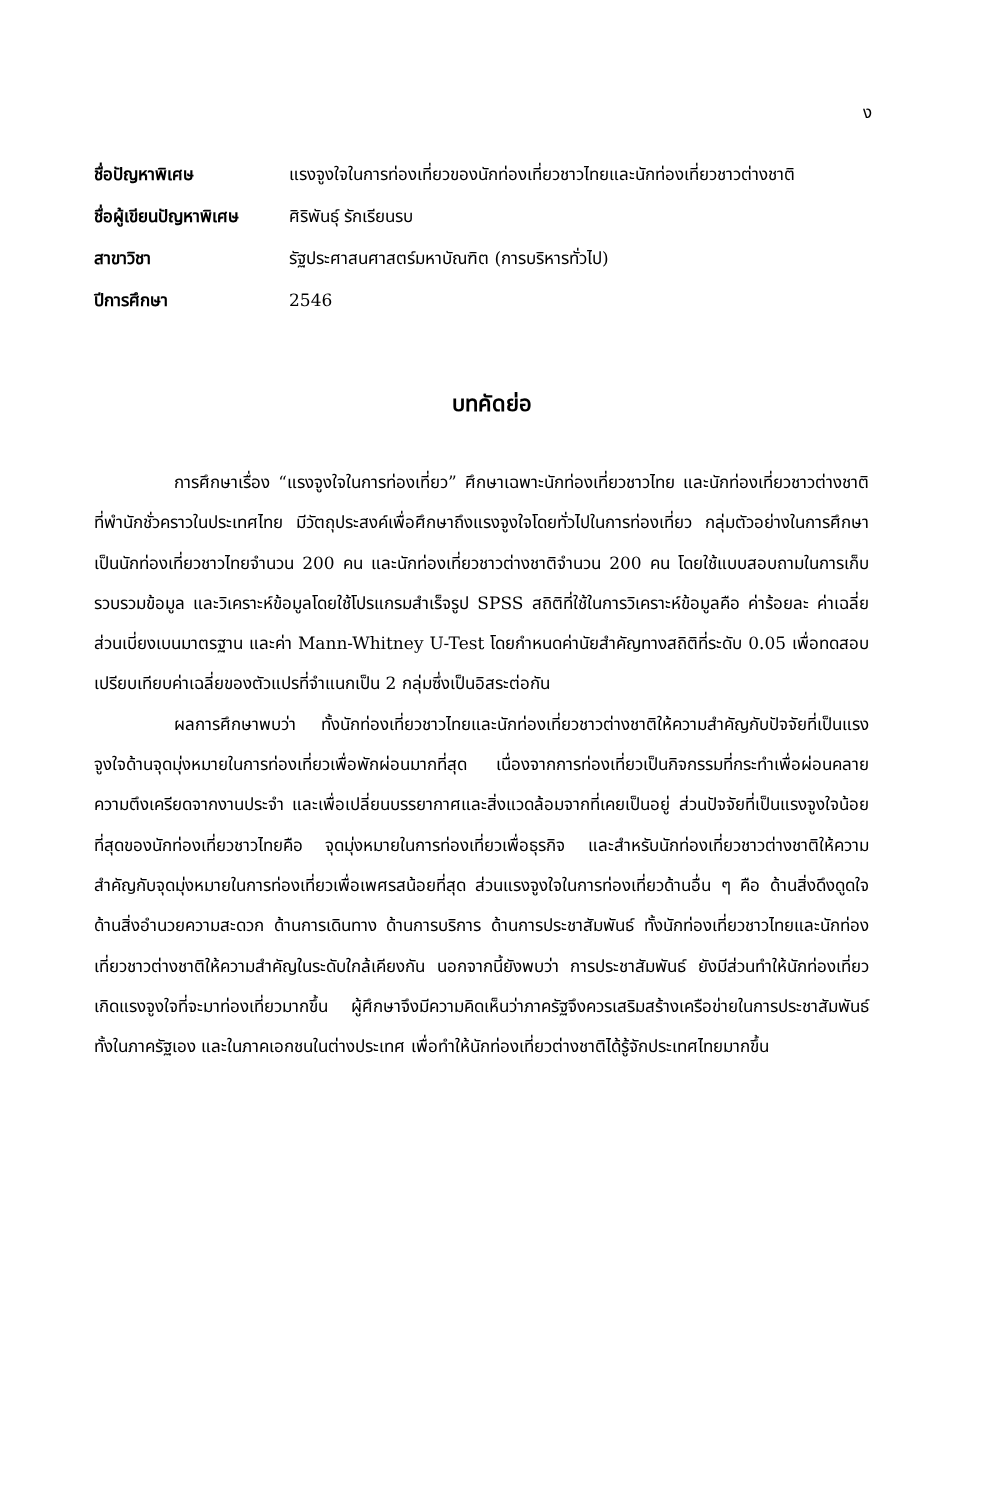ง
| ชื่อปัญหาพิเศษ | แรงจูงใจในการท่องเที่ยวของนักท่องเที่ยวชาวไทยและนักท่องเที่ยวชาวต่างชาติ |
| ชื่อผู้เขียนปัญหาพิเศษ | ศิริพันธุ์ รักเรียนรบ |
| สาขาวิชา | รัฐประศาสนศาสตร์มหาบัณฑิต (การบริหารทั่วไป) |
| ปีการศึกษา | 2546 |
บทคัดย่อ
การศึกษาเรื่อง “แรงจูงใจในการท่องเที่ยว” ศึกษาเฉพาะนักท่องเที่ยวชาวไทย และนักท่องเที่ยวชาวต่างชาติที่พำนักชั่วคราวในประเทศไทย มีวัตถุประสงค์เพื่อศึกษาถึงแรงจูงใจโดยทั่วไปในการท่องเที่ยว กลุ่มตัวอย่างในการศึกษาเป็นนักท่องเที่ยวชาวไทยจำนวน 200 คน และนักท่องเที่ยวชาวต่างชาติจำนวน 200 คน โดยใช้แบบสอบถามในการเก็บรวบรวมข้อมูล และวิเคราะห์ข้อมูลโดยใช้โปรแกรมสำเร็จรูป SPSS สถิติที่ใช้ในการวิเคราะห์ข้อมูลคือ ค่าร้อยละ ค่าเฉลี่ย ส่วนเบี่ยงเบนมาตรฐาน และค่า Mann-Whitney U-Test โดยกำหนดค่านัยสำคัญทางสถิติที่ระดับ 0.05 เพื่อทดสอบเปรียบเทียบค่าเฉลี่ยของตัวแปรที่จำแนกเป็น 2 กลุ่มซึ่งเป็นอิสระต่อกัน
ผลการศึกษาพบว่า ทั้งนักท่องเที่ยวชาวไทยและนักท่องเที่ยวชาวต่างชาติให้ความสำคัญกับปัจจัยที่เป็นแรงจูงใจด้านจุดมุ่งหมายในการท่องเที่ยวเพื่อพักผ่อนมากที่สุด เนื่องจากการท่องเที่ยวเป็นกิจกรรมที่กระทำเพื่อผ่อนคลายความตึงเครียดจากงานประจำ และเพื่อเปลี่ยนบรรยากาศและสิ่งแวดล้อมจากที่เคยเป็นอยู่ ส่วนปัจจัยที่เป็นแรงจูงใจน้อยที่สุดของนักท่องเที่ยวชาวไทยคือ จุดมุ่งหมายในการท่องเที่ยวเพื่อธุรกิจ และสำหรับนักท่องเที่ยวชาวต่างชาติให้ความสำคัญกับจุดมุ่งหมายในการท่องเที่ยวเพื่อเพศรสน้อยที่สุด ส่วนแรงจูงใจในการท่องเที่ยวด้านอื่น ๆ คือ ด้านสิ่งดึงดูดใจ ด้านสิ่งอำนวยความสะดวก ด้านการเดินทาง ด้านการบริการ ด้านการประชาสัมพันธ์ ทั้งนักท่องเที่ยวชาวไทยและนักท่องเที่ยวชาวต่างชาติให้ความสำคัญในระดับใกล้เคียงกัน นอกจากนี้ยังพบว่า การประชาสัมพันธ์ ยังมีส่วนทำให้นักท่องเที่ยวเกิดแรงจูงใจที่จะมาท่องเที่ยวมากขึ้น ผู้ศึกษาจึงมีความคิดเห็นว่าภาครัฐจึงควรเสริมสร้างเครือข่ายในการประชาสัมพันธ์ ทั้งในภาครัฐเอง และในภาคเอกชนในต่างประเทศ เพื่อทำให้นักท่องเที่ยวต่างชาติได้รู้จักประเทศไทยมากขึ้น